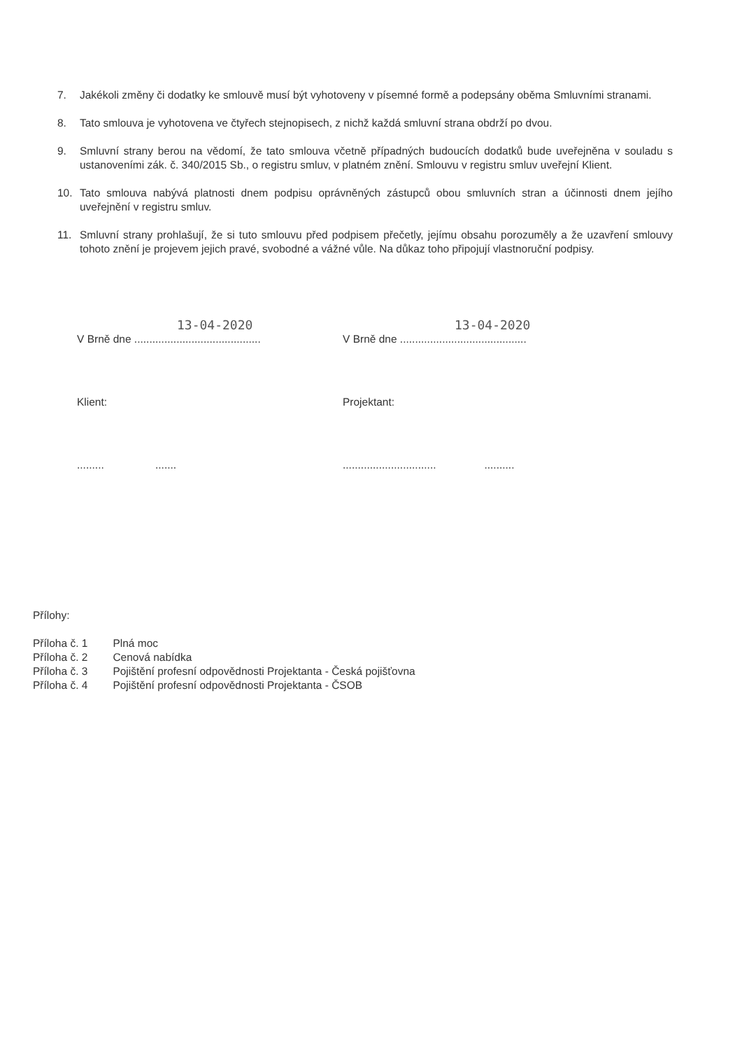7. Jakékoli změny či dodatky ke smlouvě musí být vyhotoveny v písemné formě a podepsány oběma Smluvními stranami.
8. Tato smlouva je vyhotovena ve čtyřech stejnopisech, z nichž každá smluvní strana obdrží po dvou.
9. Smluvní strany berou na vědomí, že tato smlouva včetně případných budoucích dodatků bude uveřejněna v souladu s ustanoveními zák. č. 340/2015 Sb., o registru smluv, v platném znění. Smlouvu v registru smluv uveřejní Klient.
10. Tato smlouva nabývá platnosti dnem podpisu oprávněných zástupců obou smluvních stran a účinnosti dnem jejího uveřejnění v registru smluv.
11. Smluvní strany prohlašují, že si tuto smlouvu před podpisem přečetly, jejímu obsahu porozuměly a že uzavření smlouvy tohoto znění je projevem jejich pravé, svobodné a vážné vůle. Na důkaz toho připojují vlastnoruční podpisy.
13-04-2020
V Brně dne ..........................................
Klient:
......... .......
13-04-2020
V Brně dne ..........................................
Projektant:
............................... ..........
Přílohy:
| Příloha č. 1 | Plná moc |
| Příloha č. 2 | Cenová nabídka |
| Příloha č. 3 | Pojištění profesní odpovědnosti Projektanta - Česká pojišťovna |
| Příloha č. 4 | Pojištění profesní odpovědnosti Projektanta - ČSOB |